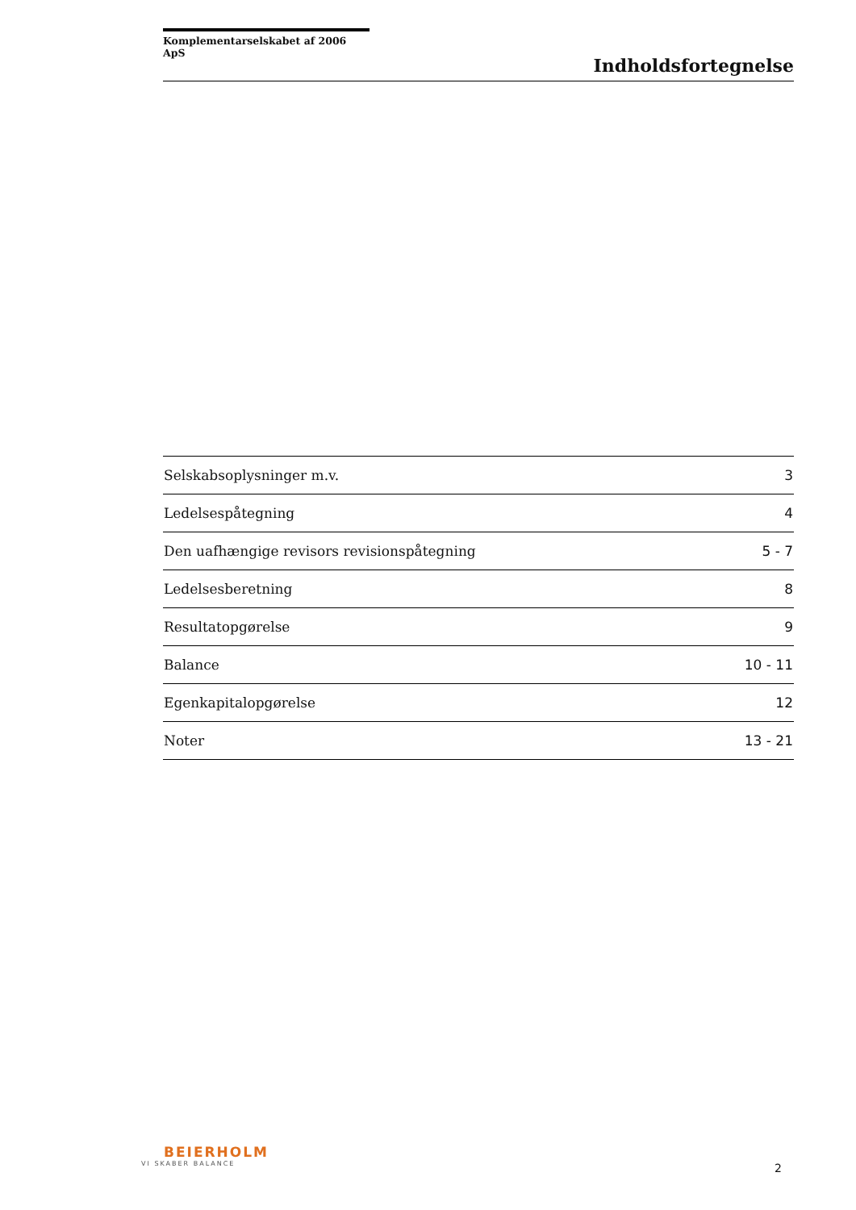Komplementarselskabet af 2006 ApS
Indholdsfortegnelse
| Selskabsoplysninger m.v. | 3 |
| Ledelsespåtegning | 4 |
| Den uafhængige revisors revisionspåtegning | 5 - 7 |
| Ledelsesberetning | 8 |
| Resultatopgørelse | 9 |
| Balance | 10 - 11 |
| Egenkapitalopgørelse | 12 |
| Noter | 13 - 21 |
BEIERHOLM
VI SKABER BALANCE
2